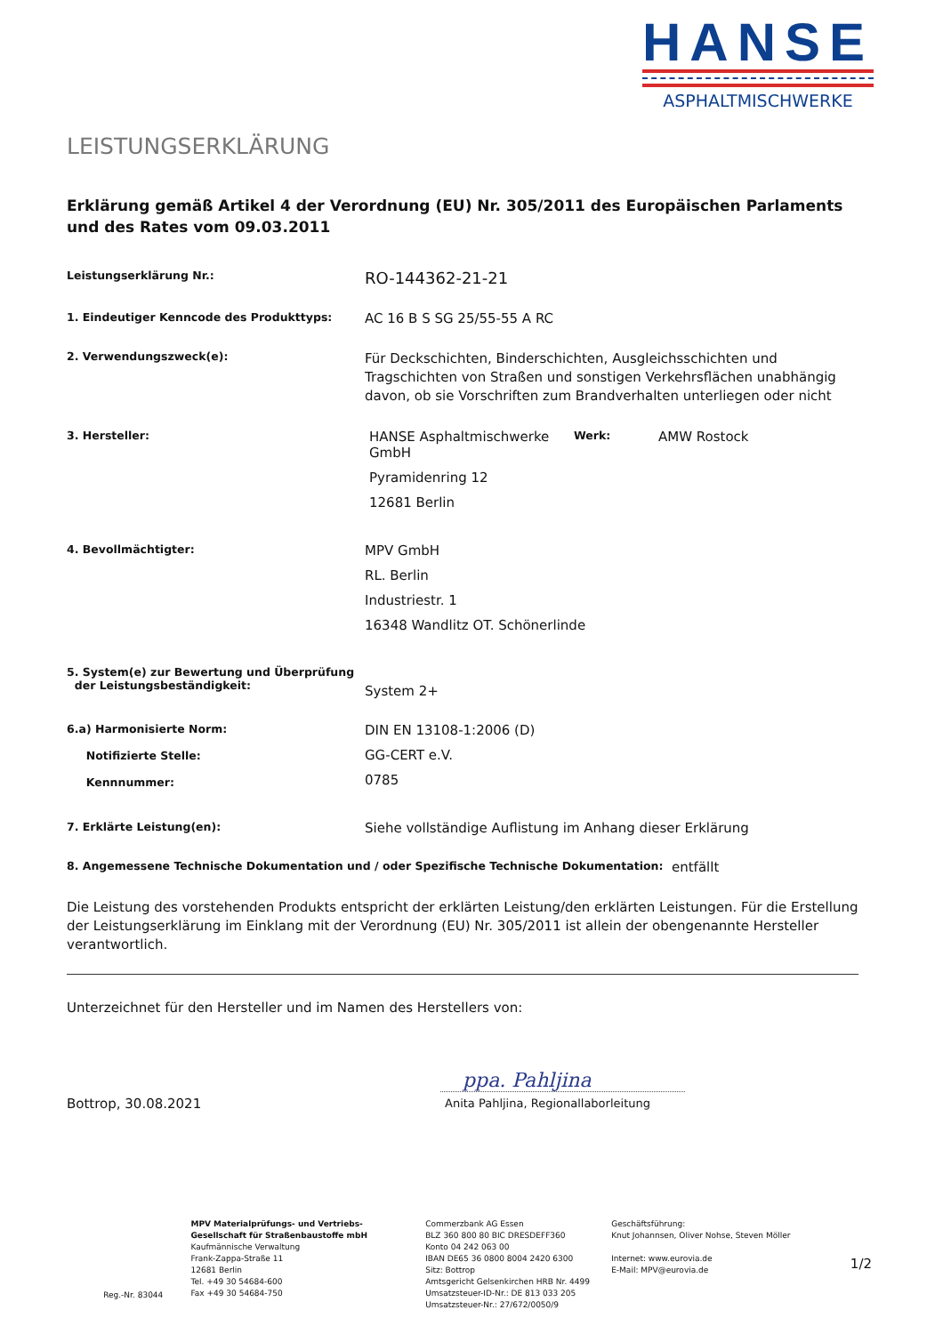HANSE
ASPHALTMISCHWERKE
LEISTUNGSERKLÄRUNG
Erklärung gemäß Artikel 4 der Verordnung (EU) Nr. 305/2011 des Europäischen Parlaments und des Rates vom 09.03.2011
Leistungserklärung Nr.:
RO-144362-21-21
1. Eindeutiger Kenncode des Produkttyps:
AC 16 B S SG 25/55-55 A RC
2. Verwendungszweck(e):
Für Deckschichten, Binderschichten, Ausgleichsschichten und Tragschichten von Straßen und sonstigen Verkehrsflächen unabhängig davon, ob sie Vorschriften zum Brandverhalten unterliegen oder nicht
3. Hersteller:
HANSE Asphaltmischwerke GmbH
Pyramidenring 12
12681 Berlin
Werk:
AMW Rostock
4. Bevollmächtigter:
MPV GmbH
RL. Berlin
Industriestr. 1
16348 Wandlitz OT. Schönerlinde
5. System(e) zur Bewertung und Überprüfung
der Leistungsbeständigkeit:
System 2+
6.a) Harmonisierte Norm:
Notifizierte Stelle:
Kennnummer:
DIN EN 13108-1:2006 (D)
GG-CERT e.V.
0785
7. Erklärte Leistung(en):
Siehe vollständige Auflistung im Anhang dieser Erklärung
8. Angemessene Technische Dokumentation und / oder Spezifische Technische Dokumentation:
entfällt
Die Leistung des vorstehenden Produkts entspricht der erklärten Leistung/den erklärten Leistungen. Für die Erstellung der Leistungserklärung im Einklang mit der Verordnung (EU) Nr. 305/2011 ist allein der obengenannte Hersteller verantwortlich.
Unterzeichnet für den Hersteller und im Namen des Herstellers von:
Bottrop, 30.08.2021
ppa. Pahljina
Anita Pahljina, Regionallaborleitung
Reg.-Nr. 83044
MPV Materialprüfungs- und Vertriebs-Gesellschaft für Straßenbaustoffe mbH
Kaufmännische Verwaltung
Frank-Zappa-Straße 11
12681 Berlin
Tel. +49 30 54684-600
Fax +49 30 54684-750
Commerzbank AG Essen
BLZ 360 800 80 BIC DRESDEFF360
Konto 04 242 063 00
IBAN DE65 36 0800 8004 2420 6300
Sitz: Bottrop
Amtsgericht Gelsenkirchen HRB Nr. 4499
Umsatzsteuer-ID-Nr.: DE 813 033 205
Umsatzsteuer-Nr.: 27/672/0050/9
Geschäftsführung:
Knut Johannsen, Oliver Nohse, Steven Möller
Internet: www.eurovia.de
E-Mail: MPV@eurovia.de
1/2